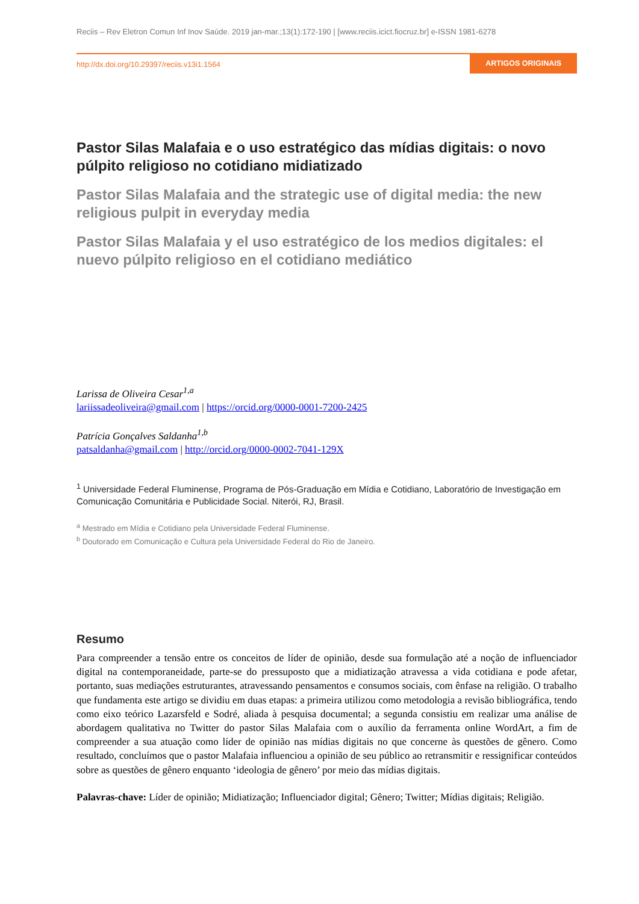Reciis – Rev Eletron Comun Inf Inov Saúde. 2019 jan-mar.;13(1):172-190 | [www.reciis.icict.fiocruz.br] e-ISSN 1981-6278
http://dx.doi.org/10.29397/reciis.v13i1.1564 ARTIGOS ORIGINAIS
Pastor Silas Malafaia e o uso estratégico das mídias digitais: o novo púlpito religioso no cotidiano midiatizado
Pastor Silas Malafaia and the strategic use of digital media: the new religious pulpit in everyday media
Pastor Silas Malafaia y el uso estratégico de los medios digitales: el nuevo púlpito religioso en el cotidiano mediático
Larissa de Oliveira Cesar<sup>1,a</sup>
lariissadeoliveira@gmail.com | https://orcid.org/0000-0001-7200-2425
Patrícia Gonçalves Saldanha<sup>1,b</sup>
patsaldanha@gmail.com | http://orcid.org/0000-0002-7041-129X
<sup>1</sup> Universidade Federal Fluminense, Programa de Pós-Graduação em Mídia e Cotidiano, Laboratório de Investigação em Comunicação Comunitária e Publicidade Social. Niterói, RJ, Brasil.
<sup>a</sup> Mestrado em Mídia e Cotidiano pela Universidade Federal Fluminense.
<sup>b</sup> Doutorado em Comunicação e Cultura pela Universidade Federal do Rio de Janeiro.
Resumo
Para compreender a tensão entre os conceitos de líder de opinião, desde sua formulação até a noção de influenciador digital na contemporaneidade, parte-se do pressuposto que a midiatização atravessa a vida cotidiana e pode afetar, portanto, suas mediações estruturantes, atravessando pensamentos e consumos sociais, com ênfase na religião. O trabalho que fundamenta este artigo se dividiu em duas etapas: a primeira utilizou como metodologia a revisão bibliográfica, tendo como eixo teórico Lazarsfeld e Sodré, aliada à pesquisa documental; a segunda consistiu em realizar uma análise de abordagem qualitativa no Twitter do pastor Silas Malafaia com o auxílio da ferramenta online WordArt, a fim de compreender a sua atuação como líder de opinião nas mídias digitais no que concerne às questões de gênero. Como resultado, concluímos que o pastor Malafaia influenciou a opinião de seu público ao retransmitir e ressignificar conteúdos sobre as questões de gênero enquanto ‘ideologia de gênero’ por meio das mídias digitais.
Palavras-chave: Líder de opinião; Midiatização; Influenciador digital; Gênero; Twitter; Mídias digitais; Religião.